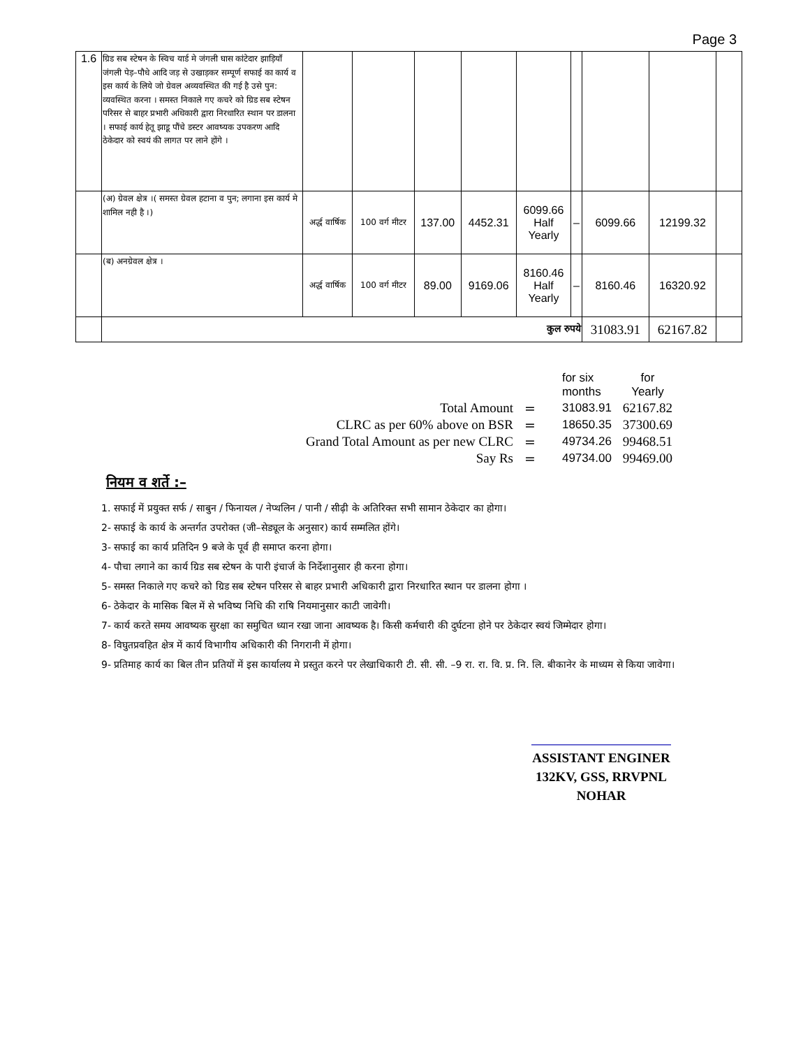Page 3
| 1.6 | ग्रिड सब स्टेषन के स्विच यार्ड मे जंगली घास कांटेदार झाड़ियॉं जंगली पेड़–पौधे आदि जड़ से उखाड़कर सम्पूर्ण सफाई का कार्य व इस कार्य के लिये जो ग्रेवल अव्यवस्थित की गई है उसे पुन: व्यवस्थित करना । समस्त निकाले गए कचरे को ग्रिड सब स्टेषन परिसर से बाहर प्रभारी अधिकारी द्वारा निरधारित स्थान पर डालना । सफाई कार्य हेतू झाडू पौंचे डस्टर आवष्यक उपकरण आदि ठेकेदार को स्वयं की लागत पर लाने होंगे । | | | | | | | | | |
| | (अ) ग्रेवल क्षेत्र ।( समस्त ग्रेवल हटाना व पुन; लगाना इस कार्य मे शामिल नही है ।) | अर्द्ध वार्षिक | 100 वर्ग मीटर | 137.00 | 4452.31 | 6099.66 Half Yearly | – | 6099.66 | 12199.32 | |
| | (ब) अनग्रेवल क्षेत्र । | अर्द्ध वार्षिक | 100 वर्ग मीटर | 89.00 | 9169.06 | 8160.46 Half Yearly | – | 8160.46 | 16320.92 | |
| | कुल रुपये | | | | | | | 31083.91 | 62167.82 | |
| | | for six months | for Yearly |
| Total Amount | = | 31083.91 | 62167.82 |
| CLRC as per 60% above on BSR | = | 18650.35 | 37300.69 |
| Grand Total Amount as per new CLRC | = | 49734.26 | 99468.51 |
| Say Rs | = | 49734.00 | 99469.00 |
नियम व शर्ते :–
1. सफाई में प्रयुक्त सर्फ / साबुन / फिनायल / नेप्थलिन / पानी / सीढ़ी के अतिरिक्त सभी सामान ठेकेदार का होगा।
2- सफाई के कार्य के अन्तर्गत उपरोक्त (जी–सेड्यूल के अनुसार) कार्य सम्मलित होंगे।
3- सफाई का कार्य प्रतिदिन 9 बजे के पूर्व ही समाप्त करना होगा।
4- पौचा लगाने का कार्य ग्रिड सब स्टेषन के पारी इंचार्ज के निर्देशानुसार ही करना होगा।
5- समस्त निकाले गए कचरे को ग्रिड सब स्टेषन परिसर से बाहर प्रभारी अधिकारी द्वारा निरधारित स्थान पर डालना होगा ।
6- ठेकेदार के मासिक बिल में से भविष्य निधि की राषि नियमानुसार काटी जावेगी।
7- कार्य करते समय आवष्यक सुरक्षा का समुचित ध्यान रखा जाना आवष्यक है। किसी कर्मचारी की दुर्घटना होने पर ठेकेदार स्वयं जिम्मेदार होगा।
8- विघुतप्रवहित क्षेत्र में कार्य विभागीय अधिकारी की निगरानी में होगा।
9- प्रतिमाह कार्य का बिल तीन प्रतियों में इस कार्यालय मे प्रस्तुत करने पर लेखाधिकारी टी. सी. सी. –9 रा. रा. वि. प्र. नि. लि. बीकानेर के माध्यम से किया जावेगा।
ASSISTANT ENGINER
132KV, GSS, RRVPNL
NOHAR